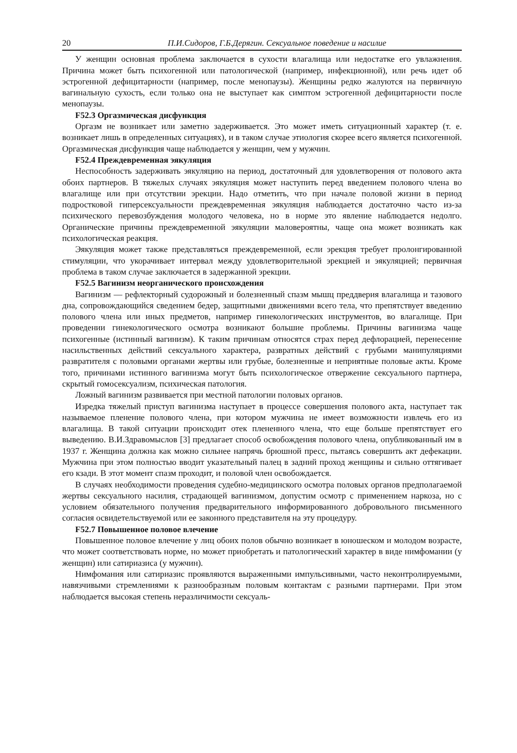20 П.И.Сидоров, Г.Б.Дерягин. Сексуальное поведение и насилие
У женщин основная проблема заключается в сухости влагалища или недостатке его увлажнения. Причина может быть психогенной или патологической (например, инфекционной), или речь идет об эстрогенной дефицитарности (например, после менопаузы). Женщины редко жалуются на первичную вагинальную сухость, если только она не выступает как симптом эстрогенной дефицитарности после менопаузы.
F52.3 Оргазмическая дисфункция
Оргазм не возникает или заметно задерживается. Это может иметь ситуационный характер (т. е. возникает лишь в определенных ситуациях), и в таком случае этиология скорее всего является психогенной. Оргазмическая дисфункция чаще наблюдается у женщин, чем у мужчин.
F52.4 Преждевременная эякуляция
Неспособность задерживать эякуляцию на период, достаточный для удовлетворения от полового акта обоих партнеров. В тяжелых случаях эякуляция может наступить перед введением полового члена во влагалище или при отсутствии эрекции. Надо отметить, что при начале половой жизни в период подростковой гиперсексуальности преждевременная эякуляция наблюдается достаточно часто из-за психического перевозбуждения молодого человека, но в норме это явление наблюдается недолго. Органические причины преждевременной эякуляции маловероятны, чаще она может возникать как психологическая реакция.
Эякуляция может также представляться преждевременной, если эрекция требует пролонгированной стимуляции, что укорачивает интервал между удовлетворительной эрекцией и эякуляцией; первичная проблема в таком случае заключается в задержанной эрекции.
F52.5 Вагинизм неорганического происхождения
Вагинизм — рефлекторный судорожный и болезненный спазм мышц преддверия влагалища и тазового дна, сопровождающийся сведением бедер, защитными движениями всего тела, что препятствует введению полового члена или иных предметов, например гинекологических инструментов, во влагалище. При проведении гинекологического осмотра возникают большие проблемы. Причины вагинизма чаще психогенные (истинный вагинизм). К таким причинам относятся страх перед дефлорацией, перенесение насильственных действий сексуального характера, развратных действий с грубыми манипуляциями развратителя с половыми органами жертвы или грубые, болезненные и неприятные половые акты. Кроме того, причинами истинного вагинизма могут быть психологическое отвержение сексуального партнера, скрытый гомосексуализм, психическая патология.
Ложный вагинизм развивается при местной патологии половых органов.
Изредка тяжелый приступ вагинизма наступает в процессе совершения полового акта, наступает так называемое пленение полового члена, при котором мужчина не имеет возможности извлечь его из влагалища. В такой ситуации происходит отек плененного члена, что еще больше препятствует его выведению. В.И.Здравомыслов [3] предлагает способ освобождения полового члена, опубликованный им в 1937 г. Женщина должна как можно сильнее напрячь брюшной пресс, пытаясь совершить акт дефекации. Мужчина при этом полностью вводит указательный палец в задний проход женщины и сильно оттягивает его кзади. В этот момент спазм проходит, и половой член освобождается.
В случаях необходимости проведения судебно-медицинского осмотра половых органов предполагаемой жертвы сексуального насилия, страдающей вагинизмом, допустим осмотр с применением наркоза, но с условием обязательного получения предварительного информированного добровольного письменного согласия освидетельствуемой или ее законного представителя на эту процедуру.
F52.7 Повышенное половое влечение
Повышенное половое влечение у лиц обоих полов обычно возникает в юношеском и молодом возрасте, что может соответствовать норме, но может приобретать и патологический характер в виде нимфомании (у женщин) или сатириазиса (у мужчин).
Нимфомания или сатириазис проявляются выраженными импульсивными, часто неконтролируемыми, навязчивыми стремлениями к разнообразным половым контактам с разными партнерами. При этом наблюдается высокая степень неразличимости сексуаль-